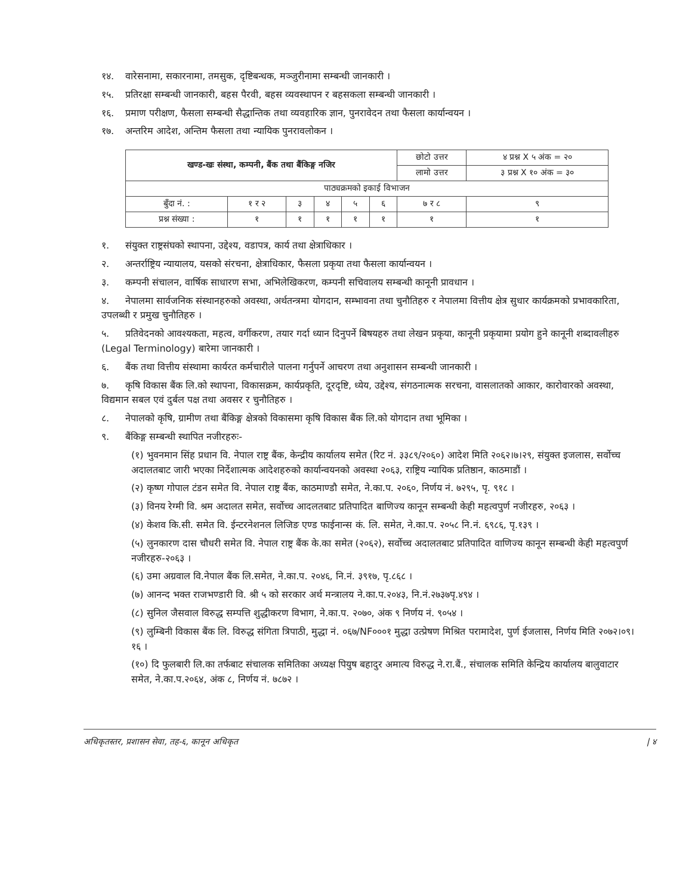१४. वारेसनामा, सकारनामा, तमसुक, दृष्टिबन्धक, मञ्जुरीनामा सम्बन्धी जानकारी ।
१५. प्रतिरक्षा सम्बन्धी जानकारी, बहस पैरवी, बहस व्यवस्थापन र बहसकला सम्बन्धी जानकारी ।
१६. प्रमाण परीक्षण, फैसला सम्बन्धी सैद्धान्तिक तथा व्यवहारिक ज्ञान, पुनरावेदन तथा फैसला कार्यान्वयन ।
१७. अन्तरिम आदेश, अन्तिम फैसला तथा न्यायिक पुनरावलोकन ।
| खण्ड-खः संस्था, कम्पनी, बैंक तथा बैंकिङ्ग नजिर | | | | | | छोटो उत्तर | ४ प्रश्न X ५ अंक = २० |
| | | | | | | लामो उत्तर | ३ प्रश्न X १० अंक = ३० |
| पाठ्यक्रमको इकाई विभाजन | | | | | | | |
| बुँदा नं. : | १ र २ | ३ | ४ | ५ | ६ | ७ र ८ | ९ |
| प्रश्न संख्या : | १ | १ | १ | १ | १ | १ | १ |
१. संयुक्त राष्ट्रसंघको स्थापना, उद्देश्य, वडापत्र, कार्य तथा क्षेत्राधिकार ।
२. अन्तर्राष्ट्रिय न्यायालय, यसको संरचना, क्षेत्राधिकार, फैसला प्रकृया तथा फैसला कार्यान्वयन ।
३. कम्पनी संचालन, वार्षिक साधारण सभा, अभिलेखिकरण, कम्पनी सचिवालय सम्बन्धी कानूनी प्रावधान ।
४. नेपालमा सार्वजनिक संस्थानहरुको अवस्था, अर्थतन्त्रमा योगदान, सम्भावना तथा चुनौतिहरु र नेपालमा वित्तीय क्षेत्र सुधार कार्यक्रमको प्रभावकारिता, उपलब्धी र प्रमुख चुनौतिहरु ।
५. प्रतिवेदनको आवश्यकता, महत्व, वर्गीकरण, तयार गर्दा ध्यान दिनुपर्ने बिषयहरु तथा लेखन प्रकृया, कानूनी प्रकृयामा प्रयोग हुने कानूनी शब्दावलीहरु (Legal Terminology) बारेमा जानकारी ।
६. बैंक तथा वित्तीय संस्थामा कार्यरत कर्मचारीले पालना गर्नुपर्ने आचरण तथा अनुशासन सम्बन्धी जानकारी ।
७. कृषि विकास बैंक लि.को स्थापना, विकासक्रम, कार्यप्रकृति, दूरदृष्टि, ध्येय, उद्देश्य, संगठनात्मक सरचना, वासलातको आकार, कारोवारको अवस्था, विद्यमान सबल एवं दुर्बल पक्ष तथा अवसर र चुनौतिहरु ।
८. नेपालको कृषि, ग्रामीण तथा बैंकिङ्ग क्षेत्रको विकासमा कृषि विकास बैंक लि.को योगदान तथा भूमिका ।
९. बैंकिङ्ग सम्बन्धी स्थापित नजीरहरुः-
(१) भुवनमान सिंह प्रधान वि. नेपाल राष्ट्र बैंक, केन्द्रीय कार्यालय समेत (रिट नं. ३३८९/२०६०) आदेश मिति २०६२।७।२९, संयुक्त इजलास, सर्वोच्च अदालतबाट जारी भएका निर्देशात्मक आदेशहरुको कार्यान्वयनको अवस्था २०६३, राष्ट्रिय न्यायिक प्रतिष्ठान, काठमाडौं ।
(२) कृष्ण गोपाल टंडन समेत वि. नेपाल राष्ट्र बैंक, काठमाण्डौ समेत, ने.का.प. २०६०, निर्णय नं. ७२९५, पृ. ९१८ ।
(३) विनय रेग्मी वि. श्रम अदालत समेत, सर्वोच्च आदलतबाट प्रतिपादित बाणिज्य कानून सम्बन्धी केही महत्वपुर्ण नजीरहरु, २०६३ ।
(४) केशव कि.सी. समेत वि. ईन्टरनेशनल लिजिङ एण्ड फाईनान्स कं. लि. समेत, ने.का.प. २०५८ नि.नं. ६९८६, पृ.१३९ ।
(५) लुनकारण दास चौधरी समेत वि. नेपाल राष्ट्र बैंक के.का समेत (२०६२), सर्वोच्च अदालतबाट प्रतिपादित वाणिज्य कानून सम्बन्धी केही महत्वपुर्ण नजीरहरु-२०६३ ।
(६) उमा अग्रवाल वि.नेपाल बैंक लि.समेत, ने.का.प. २०४६, नि.नं. ३९१७, पृ.८६८ ।
(७) आनन्द भक्त राजभण्डारी वि. श्री ५ को सरकार अर्थ मन्त्रालय ने.का.प.२०४३, नि.नं.२७३७पृ.४९४ ।
(८) सुनिल जैसवाल विरुद्ध सम्पत्ति शुद्धीकरण विभाग, ने.का.प. २०७०, अंक ९ निर्णय नं. ९०५४ ।
(९) लुम्बिनी विकास बैंक लि. विरुद्ध संगिता त्रिपाठी, मुद्धा नं. ०६७/NF०००१ मुद्धा उत्प्रेषण मिश्रित परामादेश, पुर्ण ईजलास, निर्णय मिति २०७२।०९।१६ ।
(१०) दि फुलबारी लि.का तर्फबाट संचालक समितिका अध्यक्ष पियुष बहादुर अमात्य विरुद्ध ने.रा.बैं., संचालक समिति केन्द्रिय कार्यालय बालुवाटार समेत, ने.का.प.२०६४, अंक ८, निर्णय नं. ७८७२ ।
अधिकृतस्तर, प्रशासन सेवा, तह-६, कानून अधिकृत | ४